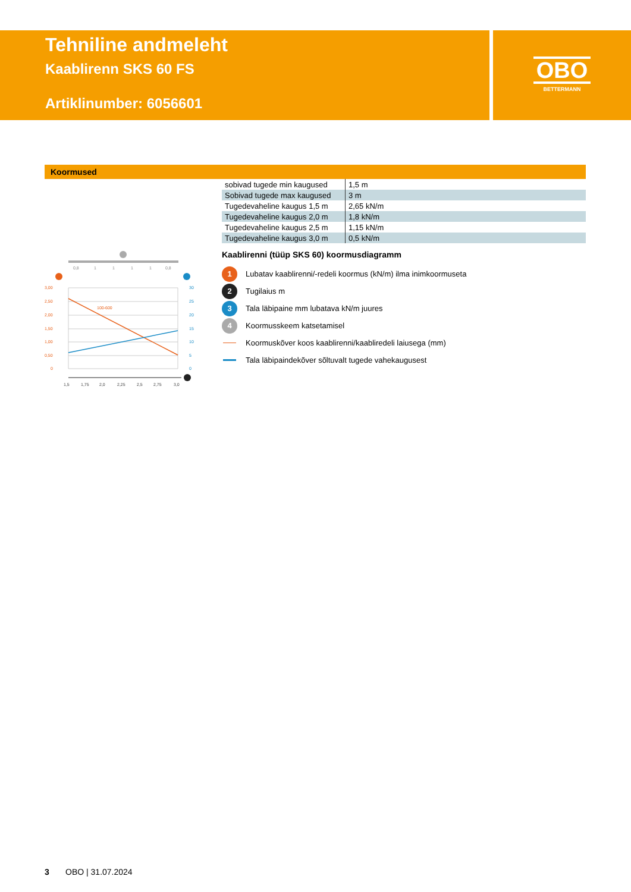Tehniline andmeleht
Kaablirenn SKS 60 FS
Artiklinumber: 6056601
OBO
BETTERMANN
Koormused
| sobivad tugede min kaugused | 1,5 m |
| Sobivad tugede max kaugused | 3 m |
| Tugedevaheline kaugus 1,5 m | 2,65 kN/m |
| Tugedevaheline kaugus 2,0 m | 1,8 kN/m |
| Tugedevaheline kaugus 2,5 m | 1,15 kN/m |
| Tugedevaheline kaugus 3,0 m | 0,5 kN/m |
0,8
1
1
1
1
0,8
100-600
3,00
2,50
2,00
1,50
1,00
0,50
0
30
25
20
15
10
5
0
1,5
1,75
2,0
2,25
2,5
2,75
3,0
Kaablirenni (tüüp SKS 60) koormusdiagramm
1
Lubatav kaablirenni/-redeli koormus (kN/m) ilma inimkoormuseta
2
Tugilaius m
3
Tala läbipaine mm lubatava kN/m juures
4
Koormusskeem katsetamisel
Koormuskõver koos kaablirenni/kaabliredeli laiusega (mm)
Tala läbipaindekõver sõltuvalt tugede vahekaugusest
3 OBO | 31.07.2024